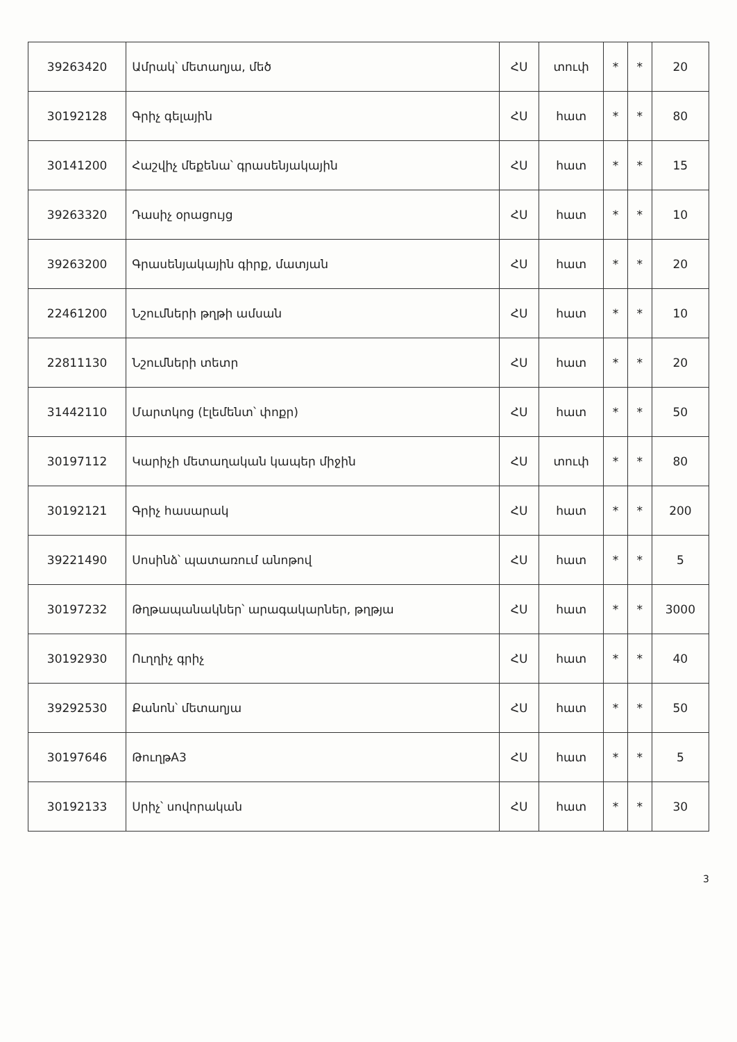| 39263420 | Ամրակ՝ մետաղյա, մեծ | ՀՍ | տուփ | * | * | 20 |
| 30192128 | Գրիչ գելային | ՀՍ | հատ | * | * | 80 |
| 30141200 | Հաշվիչ մեքենա՝ գրասենյակային | ՀՍ | հատ | * | * | 15 |
| 39263320 | Դասիչ օրացույց | ՀՍ | հատ | * | * | 10 |
| 39263200 | Գրասենյակային գիրք, մատյան | ՀՍ | հատ | * | * | 20 |
| 22461200 | Նշումների թղթի ամսան | ՀՍ | հատ | * | * | 10 |
| 22811130 | Նշումների տետր | ՀՍ | հատ | * | * | 20 |
| 31442110 | Մարտկոց (էլեմենտ՝ փոքր) | ՀՍ | հատ | * | * | 50 |
| 30197112 | Կարիչի մետաղական կապեր միջին | ՀՍ | տուփ | * | * | 80 |
| 30192121 | Գրիչ հասարակ | ՀՍ | հատ | * | * | 200 |
| 39221490 | Սոսինձ՝ պատառում անոթով | ՀՍ | հատ | * | * | 5 |
| 30197232 | Թղթապանակներ՝ արագակարներ, թղթյա | ՀՍ | հատ | * | * | 3000 |
| 30192930 | Ուղղիչ գրիչ | ՀՍ | հատ | * | * | 40 |
| 39292530 | Քանոն՝ մետաղյա | ՀՍ | հատ | * | * | 50 |
| 30197646 | ԹուղթA3 | ՀՍ | հատ | * | * | 5 |
| 30192133 | Սրիչ՝ սովորական | ՀՍ | հատ | * | * | 30 |
3